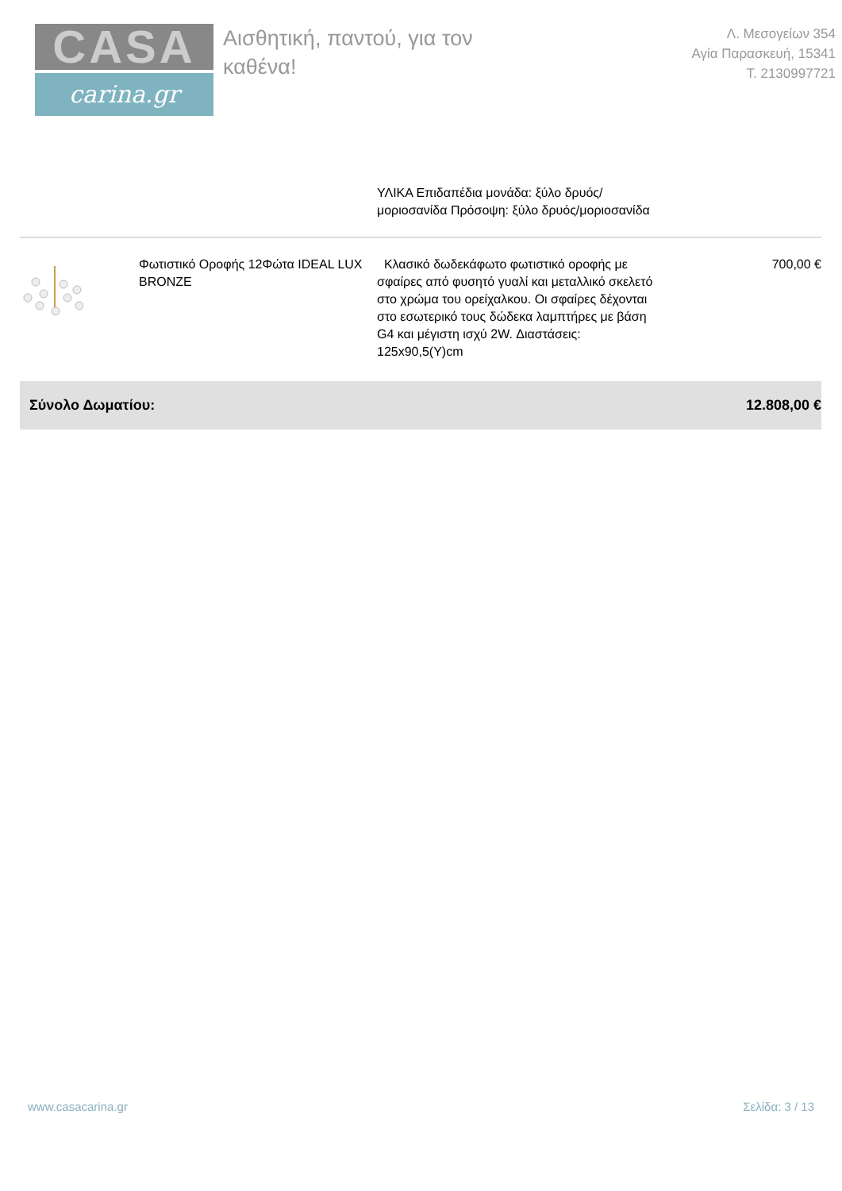CASA
carina.gr
Αισθητική, παντού, για τον καθένα!
Λ. Μεσογείων 354
Αγία Παρασκευή, 15341
Τ. 2130997721
| | | ΥΛΙΚΑ Επιδαπέδια μονάδα: ξύλο δρυός/μοριοσανίδα Πρόσοψη: ξύλο δρυός/μοριοσανίδα | |
| | Φωτιστικό Οροφής 12Φώτα IDEAL LUX BRONZE | Κλασικό δωδεκάφωτο φωτιστικό οροφής με σφαίρες από φυσητό γυαλί και μεταλλικό σκελετό στο χρώμα του ορείχαλκου. Οι σφαίρες δέχονται στο εσωτερικό τους δώδεκα λαμπτήρες με βάση G4 και μέγιστη ισχύ 2W. Διαστάσεις: 125x90,5(Y)cm | 700,00 € |
Σύνολο Δωματίου: 12.808,00 €
www.casacarina.gr Σελίδα: 3 / 13